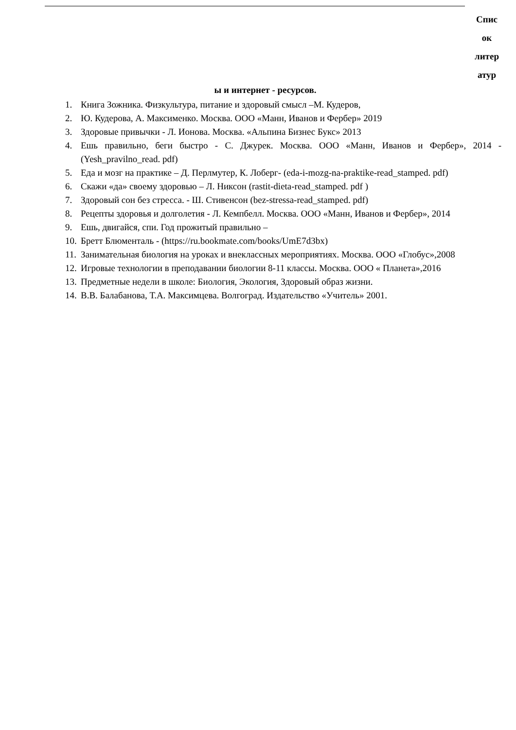Спис
ок
литер
атур
ы и интернет - ресурсов.
1. Книга Зожника. Физкультура, питание и здоровый смысл –М. Кудеров,
2. Ю. Кудерова, А. Максименко. Москва. ООО «Манн, Иванов и Фербер» 2019
3. Здоровые привычки - Л. Ионова. Москва. «Альпина Бизнес Букс» 2013
4. Ешь правильно, беги быстро - С. Джурек. Москва. ООО «Манн, Иванов и Фербер», 2014 - (Yesh_pravilno_read. pdf)
5. Еда и мозг на практике – Д. Перлмутер, К. Лоберг- (eda-i-mozg-na-praktike-read_stamped. pdf)
6. Скажи «да» своему здоровью – Л. Никсон (rastit-dieta-read_stamped. pdf )
7. Здоровый сон без стресса. - Ш. Стивенсон (bez-stressa-read_stamped. pdf)
8. Рецепты здоровья и долголетия - Л. Кемпбелл. Москва. ООО «Манн, Иванов и Фербер», 2014
9. Ешь, двигайся, спи. Год прожитый правильно –
10. Бретт Блюменталь - (https://ru.bookmate.com/books/UmE7d3bx)
11. Занимательная биология на уроках и внеклассных мероприятиях. Москва. ООО «Глобус»,2008
12. Игровые технологии в преподавании биологии 8-11 классы. Москва. ООО « Планета»,2016
13. Предметные недели в школе: Биология, Экология, Здоровый образ жизни.
14. В.В. Балабанова, Т.А. Максимцева. Волгоград. Издательство «Учитель» 2001.